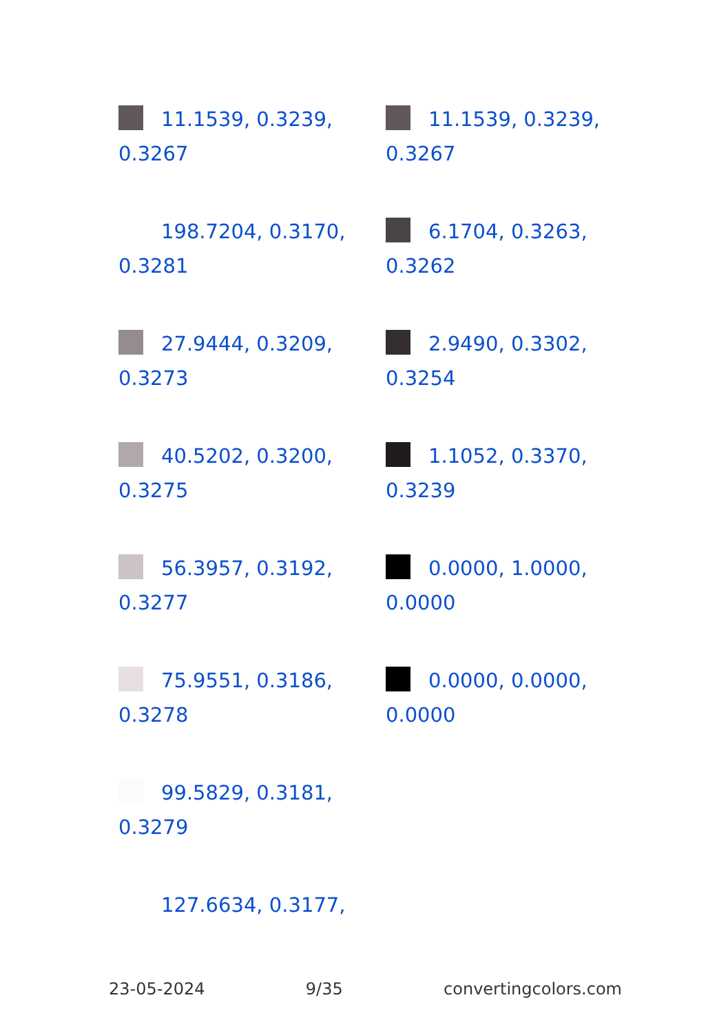11.1539, 0.3239, 0.3267
11.1539, 0.3239, 0.3267
198.7204, 0.3170, 0.3281
6.1704, 0.3263, 0.3262
27.9444, 0.3209, 0.3273
2.9490, 0.3302, 0.3254
40.5202, 0.3200, 0.3275
1.1052, 0.3370, 0.3239
56.3957, 0.3192, 0.3277
0.0000, 1.0000, 0.0000
75.9551, 0.3186, 0.3278
0.0000, 0.0000, 0.0000
99.5829, 0.3181, 0.3279
127.6634, 0.3177,
23-05-2024 9/35 convertingcolors.com